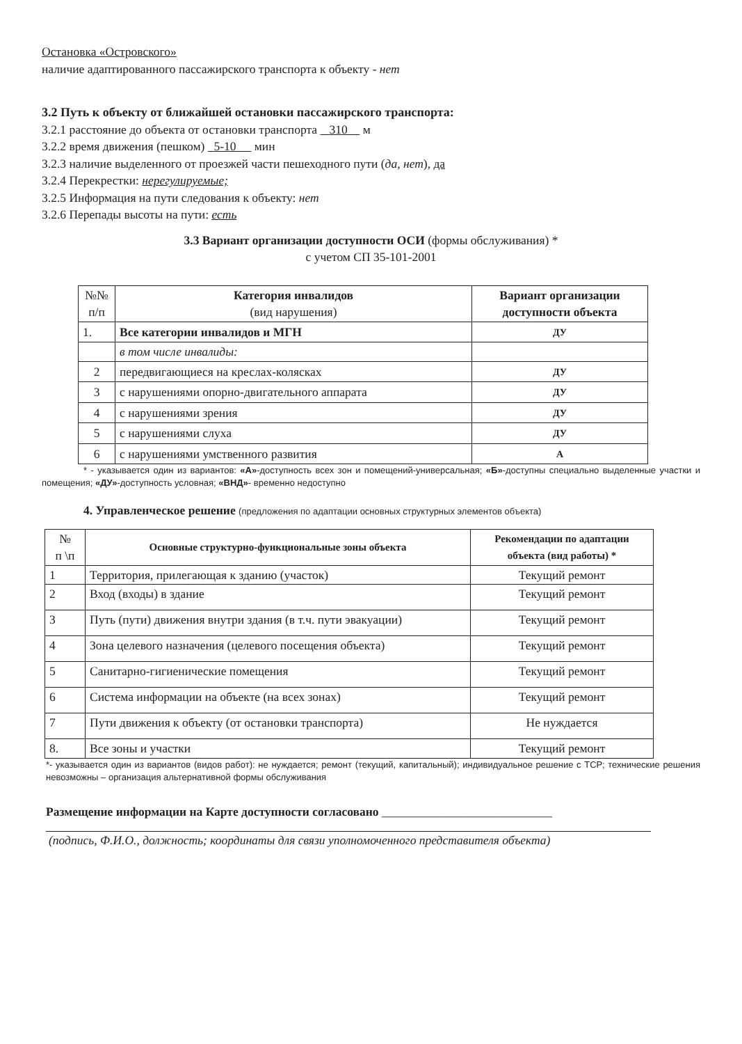Остановка «Островского»
наличие адаптированного пассажирского транспорта к объекту - нет
3.2 Путь к объекту от ближайшей остановки пассажирского транспорта:
3.2.1 расстояние до объекта от остановки транспорта 310 м
3.2.2 время движения (пешком) 5-10 мин
3.2.3 наличие выделенного от проезжей части пешеходного пути (да, нет), да
3.2.4 Перекрестки: нерегулируемые;
3.2.5 Информация на пути следования к объекту: нет
3.2.6 Перепады высоты на пути: есть
3.3 Вариант организации доступности ОСИ (формы обслуживания) *
с учетом СП 35-101-2001
| №№ п/п | Категория инвалидов (вид нарушения) | Вариант организации доступности объекта |
| --- | --- | --- |
| 1. | Все категории инвалидов и МГН | ДУ |
| | в том числе инвалиды: | |
| 2 | передвигающиеся на креслах-колясках | ДУ |
| 3 | с нарушениями опорно-двигательного аппарата | ДУ |
| 4 | с нарушениями зрения | ДУ |
| 5 | с нарушениями слуха | ДУ |
| 6 | с нарушениями умственного развития | А |
* - указывается один из вариантов: «А»-доступность всех зон и помещений-универсальная; «Б»-доступны специально выделенные участки и помещения; «ДУ»-доступность условная; «ВНД»- временно недоступно
4. Управленческое решение (предложения по адаптации основных структурных элементов объекта)
| № п \п | Основные структурно-функциональные зоны объекта | Рекомендации по адаптации объекта (вид работы) * |
| --- | --- | --- |
| 1 | Территория, прилегающая к зданию (участок) | Текущий ремонт |
| 2 | Вход (входы) в здание | Текущий ремонт |
| 3 | Путь (пути) движения внутри здания (в т.ч. пути эвакуации) | Текущий ремонт |
| 4 | Зона целевого назначения (целевого посещения объекта) | Текущий ремонт |
| 5 | Санитарно-гигиенические помещения | Текущий ремонт |
| 6 | Система информации на объекте (на всех зонах) | Текущий ремонт |
| 7 | Пути движения к объекту (от остановки транспорта) | Не нуждается |
| 8. | Все зоны и участки | Текущий ремонт |
*- указывается один из вариантов (видов работ): не нуждается; ремонт (текущий, капитальный); индивидуальное решение с ТСР; технические решения невозможны – организация альтернативной формы обслуживания
Размещение информации на Карте доступности согласовано ____________________________
(подпись, Ф.И.О., должность; координаты для связи уполномоченного представителя объекта)